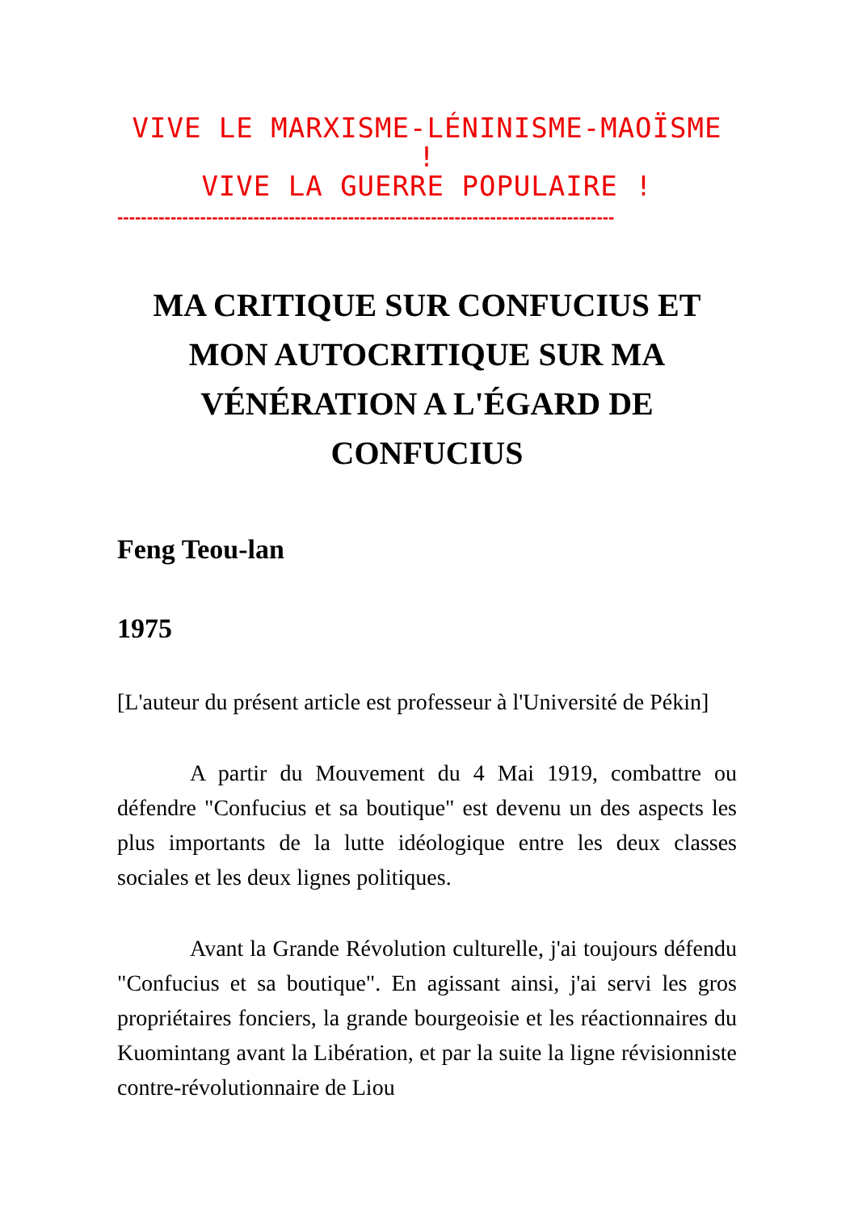VIVE LE MARXISME-LÉNINISME-MAOÏSME !
VIVE LA GUERRE POPULAIRE !
------------------------------------------------------------------------------------
MA CRITIQUE SUR CONFUCIUS ET MON AUTOCRITIQUE SUR MA VÉNÉRATION A L'ÉGARD DE CONFUCIUS
Feng Teou-lan
1975
[L'auteur du présent article est professeur à l'Université de Pékin]
A partir du Mouvement du 4 Mai 1919, combattre ou défendre "Confucius et sa boutique" est devenu un des aspects les plus importants de la lutte idéologique entre les deux classes sociales et les deux lignes politiques.
Avant la Grande Révolution culturelle, j'ai toujours défendu "Confucius et sa boutique". En agissant ainsi, j'ai servi les gros propriétaires fonciers, la grande bourgeoisie et les réactionnaires du Kuomintang avant la Libération, et par la suite la ligne révisionniste contre-révolutionnaire de Liou